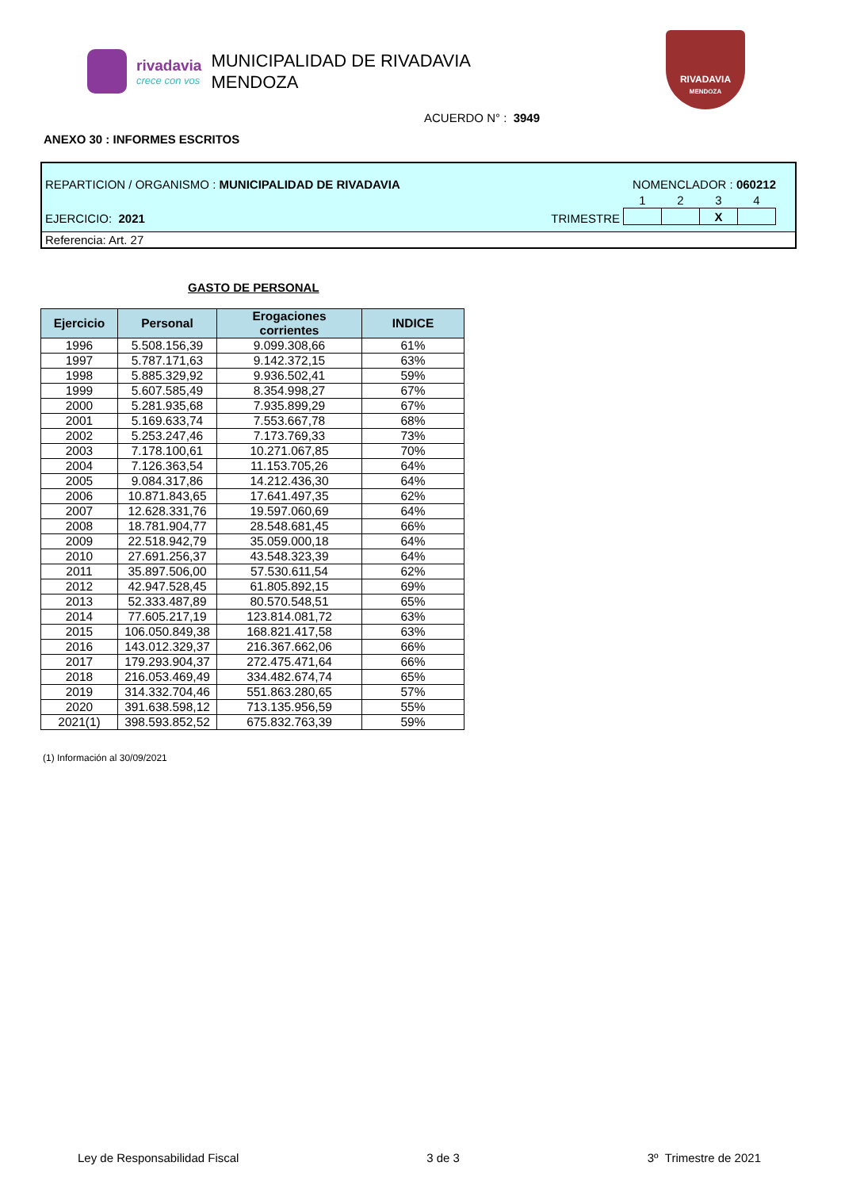rivadavia
crece con vos
MUNICIPALIDAD DE RIVADAVIA
MENDOZA
RIVADAVIA
MENDOZA
ACUERDO N° : 3949
ANEXO 30 : INFORMES ESCRITOS
REPARTICION / ORGANISMO : MUNICIPALIDAD DE RIVADAVIA NOMENCLADOR : 060212
EJERCICIO: 2021 TRIMESTRE
| 1 | 2 | 3 | 4 |
| --- | --- | --- | --- |
| | | X | |
Referencia: Art. 27
GASTO DE PERSONAL
| Ejercicio | Personal | Erogaciones corrientes | INDICE |
| --- | --- | --- | --- |
| 1996 | 5.508.156,39 | 9.099.308,66 | 61% |
| 1997 | 5.787.171,63 | 9.142.372,15 | 63% |
| 1998 | 5.885.329,92 | 9.936.502,41 | 59% |
| 1999 | 5.607.585,49 | 8.354.998,27 | 67% |
| 2000 | 5.281.935,68 | 7.935.899,29 | 67% |
| 2001 | 5.169.633,74 | 7.553.667,78 | 68% |
| 2002 | 5.253.247,46 | 7.173.769,33 | 73% |
| 2003 | 7.178.100,61 | 10.271.067,85 | 70% |
| 2004 | 7.126.363,54 | 11.153.705,26 | 64% |
| 2005 | 9.084.317,86 | 14.212.436,30 | 64% |
| 2006 | 10.871.843,65 | 17.641.497,35 | 62% |
| 2007 | 12.628.331,76 | 19.597.060,69 | 64% |
| 2008 | 18.781.904,77 | 28.548.681,45 | 66% |
| 2009 | 22.518.942,79 | 35.059.000,18 | 64% |
| 2010 | 27.691.256,37 | 43.548.323,39 | 64% |
| 2011 | 35.897.506,00 | 57.530.611,54 | 62% |
| 2012 | 42.947.528,45 | 61.805.892,15 | 69% |
| 2013 | 52.333.487,89 | 80.570.548,51 | 65% |
| 2014 | 77.605.217,19 | 123.814.081,72 | 63% |
| 2015 | 106.050.849,38 | 168.821.417,58 | 63% |
| 2016 | 143.012.329,37 | 216.367.662,06 | 66% |
| 2017 | 179.293.904,37 | 272.475.471,64 | 66% |
| 2018 | 216.053.469,49 | 334.482.674,74 | 65% |
| 2019 | 314.332.704,46 | 551.863.280,65 | 57% |
| 2020 | 391.638.598,12 | 713.135.956,59 | 55% |
| 2021(1) | 398.593.852,52 | 675.832.763,39 | 59% |
(1) Información al 30/09/2021
Ley de Responsabilidad Fiscal 3 de 3 3º Trimestre de 2021